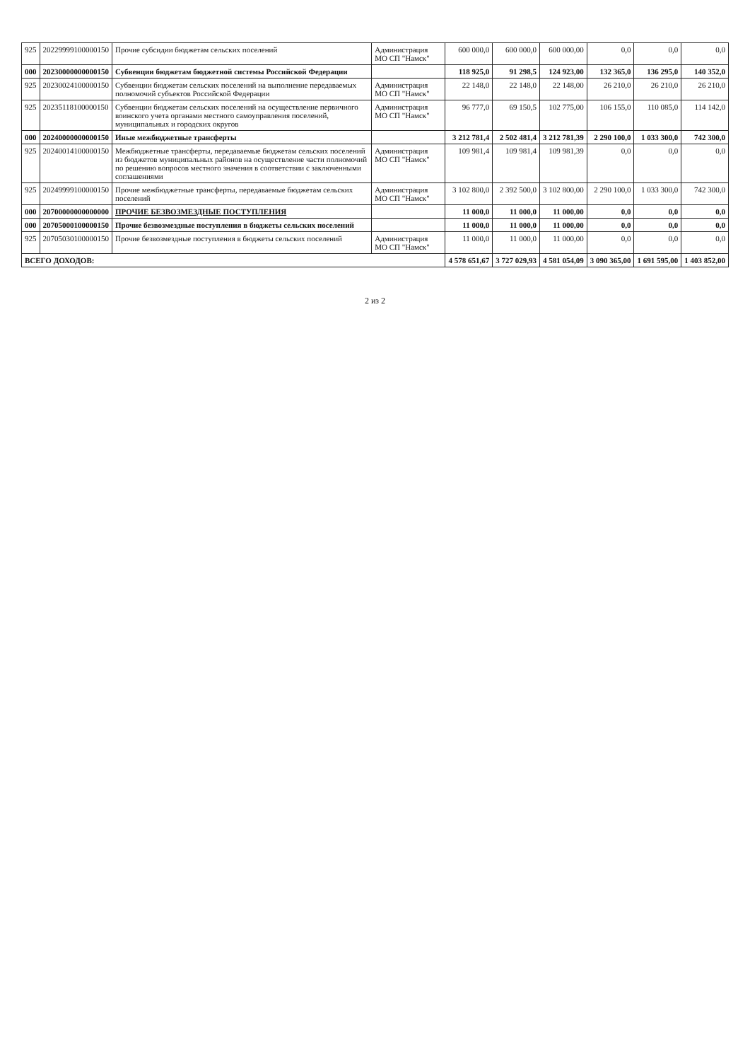| 925 | 20229999100000150 | Прочие субсидии бюджетам сельских поселений | Администрация МО СП "Намск" | 600 000,0 | 600 000,0 | 600 000,00 | 0,0 | 0,0 | 0,0 |
| 000 | 20230000000000150 | Субвенции бюджетам бюджетной системы Российской Федерации | | 118 925,0 | 91 298,5 | 124 923,00 | 132 365,0 | 136 295,0 | 140 352,0 |
| 925 | 20230024100000150 | Субвенции бюджетам сельских поселений на выполнение передаваемых полномочий субъектов Российской Федерации | Администрация МО СП "Намск" | 22 148,0 | 22 148,0 | 22 148,00 | 26 210,0 | 26 210,0 | 26 210,0 |
| 925 | 20235118100000150 | Субвенции бюджетам сельских поселений на осуществление первичного воинского учета органами местного самоуправления поселений, муниципальных и городских округов | Администрация МО СП "Намск" | 96 777,0 | 69 150,5 | 102 775,00 | 106 155,0 | 110 085,0 | 114 142,0 |
| 000 | 20240000000000150 | Иные межбюджетные трансферты | | 3 212 781,4 | 2 502 481,4 | 3 212 781,39 | 2 290 100,0 | 1 033 300,0 | 742 300,0 |
| 925 | 20240014100000150 | Межбюджетные трансферты, передаваемые бюджетам сельских поселений из бюджетов муниципальных районов на осуществление части полномочий по решению вопросов местного значения в соответствии с заключенными соглашениями | Администрация МО СП "Намск" | 109 981,4 | 109 981,4 | 109 981,39 | 0,0 | 0,0 | 0,0 |
| 925 | 20249999100000150 | Прочие межбюджетные трансферты, передаваемые бюджетам сельских поселений | Администрация МО СП "Намск" | 3 102 800,0 | 2 392 500,0 | 3 102 800,00 | 2 290 100,0 | 1 033 300,0 | 742 300,0 |
| 000 | 20700000000000000 | ПРОЧИЕ БЕЗВОЗМЕЗДНЫЕ ПОСТУПЛЕНИЯ | | 11 000,0 | 11 000,0 | 11 000,00 | 0,0 | 0,0 | 0,0 |
| 000 | 20705000100000150 | Прочие безвозмездные поступления в бюджеты сельских поселений | | 11 000,0 | 11 000,0 | 11 000,00 | 0,0 | 0,0 | 0,0 |
| 925 | 20705030100000150 | Прочие безвозмездные поступления в бюджеты сельских поселений | Администрация МО СП "Намск" | 11 000,0 | 11 000,0 | 11 000,00 | 0,0 | 0,0 | 0,0 |
| ВСЕГО ДОХОДОВ: | | | | 4 578 651,67 | 3 727 029,93 | 4 581 054,09 | 3 090 365,00 | 1 691 595,00 | 1 403 852,00 |
2 из 2